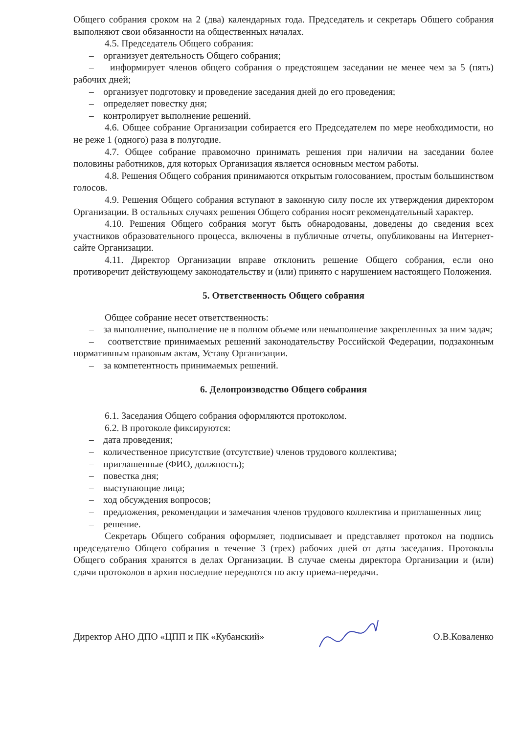Общего собрания сроком на 2 (два) календарных года. Председатель и секретарь Общего собрания выполняют свои обязанности на общественных началах.
4.5. Председатель Общего собрания:
– организует деятельность Общего собрания;
– информирует членов общего собрания о предстоящем заседании не менее чем за 5 (пять) рабочих дней;
– организует подготовку и проведение заседания дней до его проведения;
– определяет повестку дня;
– контролирует выполнение решений.
4.6. Общее собрание Организации собирается его Председателем по мере необходимости, но не реже 1 (одного) раза в полугодие.
4.7. Общее собрание правомочно принимать решения при наличии на заседании более половины работников, для которых Организация является основным местом работы.
4.8. Решения Общего собрания принимаются открытым голосованием, простым большинством голосов.
4.9. Решения Общего собрания вступают в законную силу после их утверждения директором Организации. В остальных случаях решения Общего собрания носят рекомендательный характер.
4.10. Решения Общего собрания могут быть обнародованы, доведены до сведения всех участников образовательного процесса, включены в публичные отчеты, опубликованы на Интернет-сайте Организации.
4.11. Директор Организации вправе отклонить решение Общего собрания, если оно противоречит действующему законодательству и (или) принято с нарушением настоящего Положения.
5. Ответственность Общего собрания
Общее собрание несет ответственность:
– за выполнение, выполнение не в полном объеме или невыполнение закрепленных за ним задач;
– соответствие принимаемых решений законодательству Российской Федерации, подзаконным нормативным правовым актам, Уставу Организации.
– за компетентность принимаемых решений.
6. Делопроизводство Общего собрания
6.1. Заседания Общего собрания оформляются протоколом.
6.2. В протоколе фиксируются:
– дата проведения;
– количественное присутствие (отсутствие) членов трудового коллектива;
– приглашенные (ФИО, должность);
– повестка дня;
– выступающие лица;
– ход обсуждения вопросов;
– предложения, рекомендации и замечания членов трудового коллектива и приглашенных лиц;
– решение.
Секретарь Общего собрания оформляет, подписывает и представляет протокол на подпись председателю Общего собрания в течение 3 (трех) рабочих дней от даты заседания. Протоколы Общего собрания хранятся в делах Организации. В случае смены директора Организации и (или) сдачи протоколов в архив последние передаются по акту приема-передачи.
Директор АНО ДПО «ЦПП и ПК «Кубанский» О.В.Коваленко